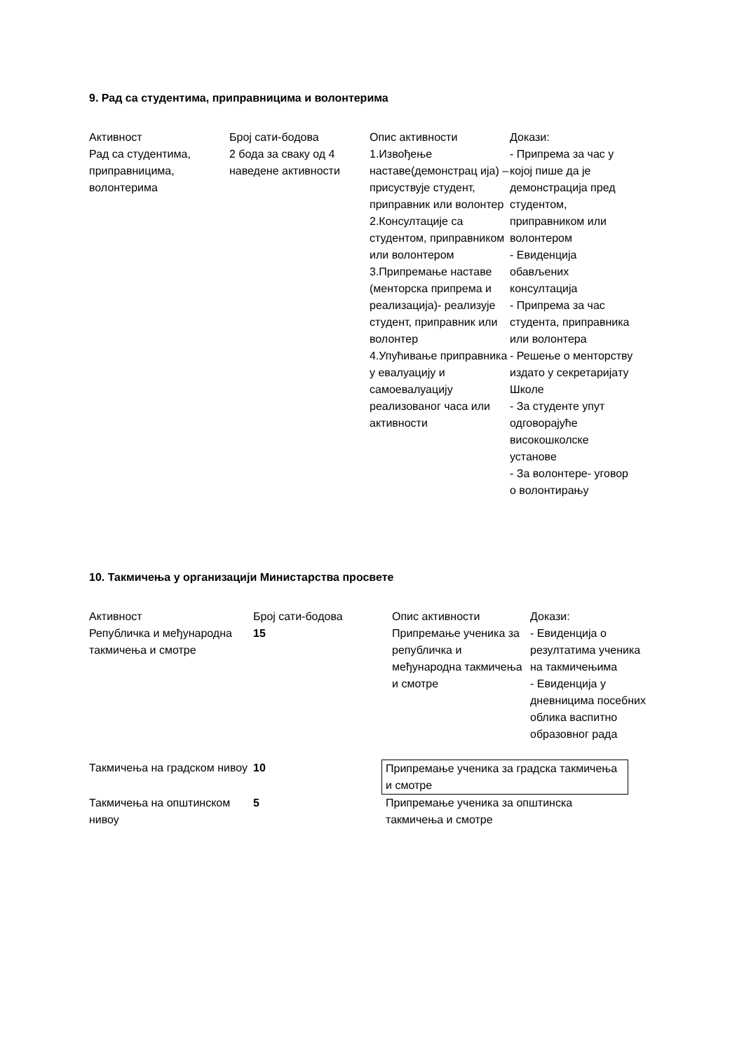9. Рад са студентима, приправницима и волонтерима
| Активност Рад са студентима, приправницима, волонтерима | Број сати-бодова 2 бода за сваку од 4 наведене активности | Опис активности 1.Извођење наставе(демонстрац ија) –присуствује студент, приправник или волонтер 2.Консултације са студентом, приправником или волонтером 3.Припремање наставе (менторска припрема и реализација)- реализује студент, приправник или волонтер 4.Упућивање приправника у евалуацију и самоевалуацију реализованог часа или активности | Докази: - Припрема за час у којој пише да је демонстрација пред студентом, приправником или волонтером - Евиденција обављених консултација - Припрема за час студента, приправника или волонтера - Решење о менторству издато у секретаријату Школе - За студенте упут одговорајуће високошколске установе - За волонтере- уговор о волонтирању |
10. Такмичења у организацији Министарства просвете
| Активност Републичка и међународна такмичења и смотре | Број сати-бодова 15 | Опис активности Припремање ученика за републичка и међународна такмичења и смотре | Докази: - Евиденција о резултатима ученика на такмичењима - Евиденција у дневницима посебних облика васпитно образовног рада |
| Такмичења на градском нивоу | 10 | Припремање ученика за градска такмичења и смотре | |
| Такмичења на општинском нивоу | 5 | Припремање ученика за општинска такмичења и смотре | |